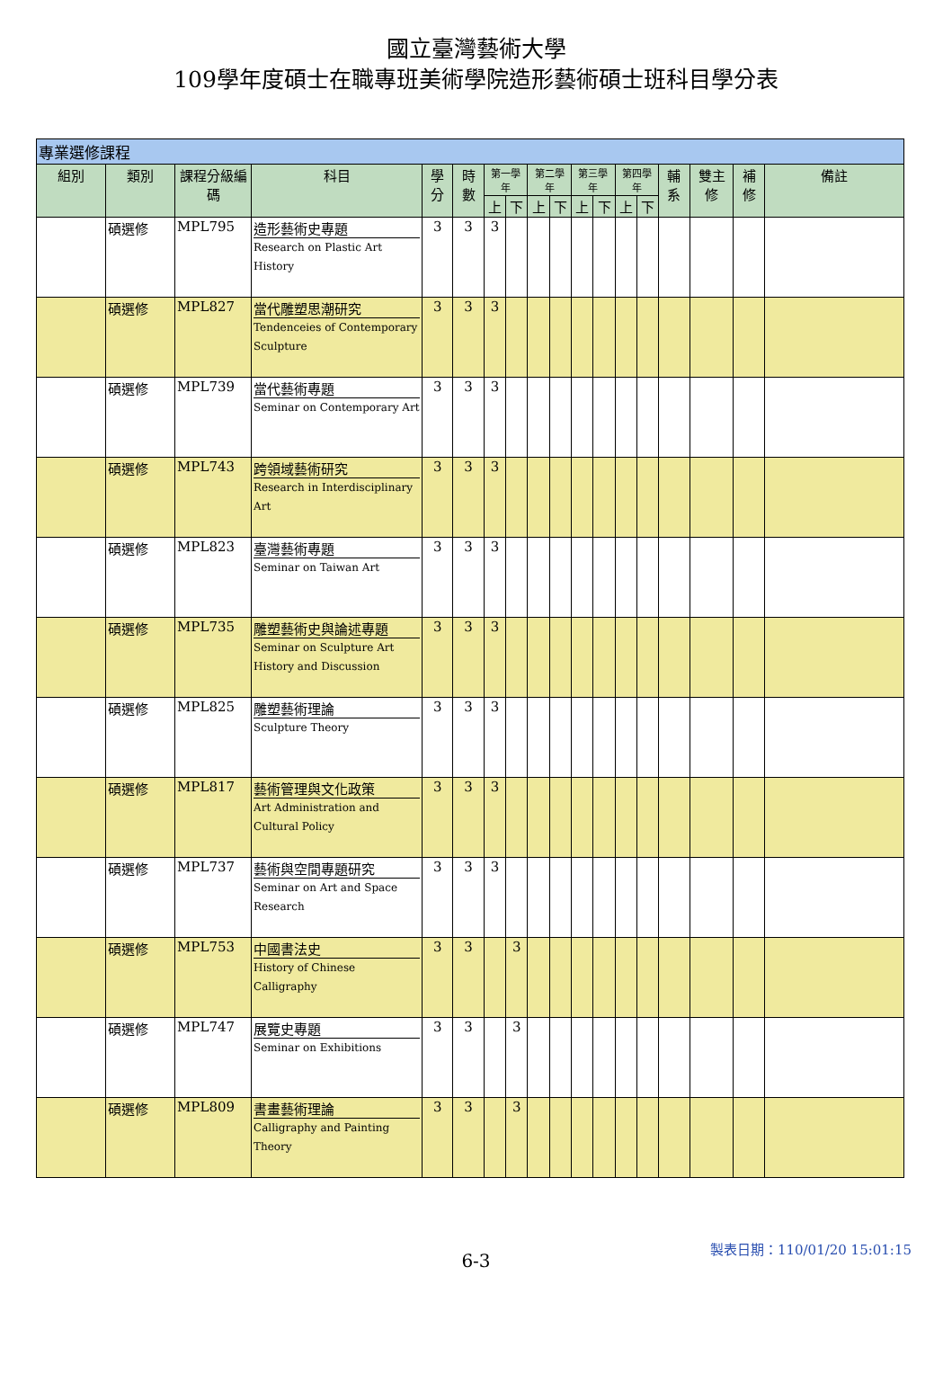國立臺灣藝術大學
109學年度碩士在職專班美術學院造形藝術碩士班科目學分表
| 專業選修課程 | | | | | | | | | | | | | | | | | |
| --- | --- | --- | --- | --- | --- | --- | --- | --- | --- | --- | --- | --- | --- | --- | --- | --- | --- |
| 組別 | 類別 | 課程分級編碼 | 科目 | 學分 | 時數 | 第一學年 | | 第二學年 | | 第三學年 | | 第四學年 | | 輔系 | 雙主修 | 補修 | 備註 |
| | | | | | | 上 | 下 | 上 | 下 | 上 | 下 | 上 | 下 | | | | |
| | 碩選修 | MPL795 | 造形藝術史專題 Research on Plastic Art History | 3 | 3 | 3 | | | | | | | | | | | |
| | 碩選修 | MPL827 | 當代雕塑思潮研究 Tendenceies of Contemporary Sculpture | 3 | 3 | 3 | | | | | | | | | | | |
| | 碩選修 | MPL739 | 當代藝術專題 Seminar on Contemporary Art | 3 | 3 | 3 | | | | | | | | | | | |
| | 碩選修 | MPL743 | 跨領域藝術研究 Research in Interdisciplinary Art | 3 | 3 | 3 | | | | | | | | | | | |
| | 碩選修 | MPL823 | 臺灣藝術專題 Seminar on Taiwan Art | 3 | 3 | 3 | | | | | | | | | | | |
| | 碩選修 | MPL735 | 雕塑藝術史與論述專題 Seminar on Sculpture Art History and Discussion | 3 | 3 | 3 | | | | | | | | | | | |
| | 碩選修 | MPL825 | 雕塑藝術理論 Sculpture Theory | 3 | 3 | 3 | | | | | | | | | | | |
| | 碩選修 | MPL817 | 藝術管理與文化政策 Art Administration and Cultural Policy | 3 | 3 | 3 | | | | | | | | | | | |
| | 碩選修 | MPL737 | 藝術與空間專題研究 Seminar on Art and Space Research | 3 | 3 | 3 | | | | | | | | | | | |
| | 碩選修 | MPL753 | 中國書法史 History of Chinese Calligraphy | 3 | 3 | | 3 | | | | | | | | | | |
| | 碩選修 | MPL747 | 展覽史專題 Seminar on Exhibitions | 3 | 3 | | 3 | | | | | | | | | | |
| | 碩選修 | MPL809 | 書畫藝術理論 Calligraphy and Painting Theory | 3 | 3 | | 3 | | | | | | | | | | |
6-3
製表日期：110/01/20 15:01:15